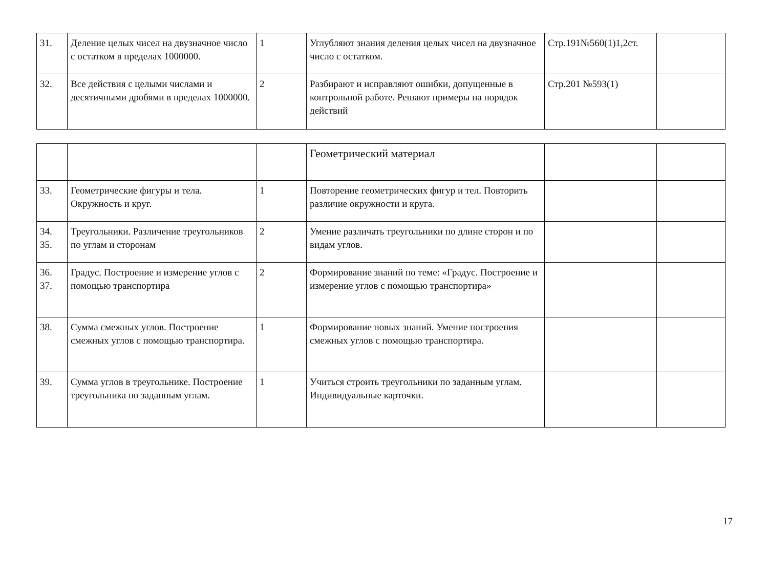| 31. | Деление целых чисел на двузначное число с остатком в пределах 1000000. | 1 | Углубляют знания деления целых чисел на двузначное число с остатком. | Стр.191№560(1)1,2ст. | |
| 32. | Все действия с целыми числами и десятичными дробями в пределах 1000000. | 2 | Разбирают и исправляют ошибки, допущенные в контрольной работе. Решают примеры на порядок действий | Стр.201 №593(1) | |
| | | | Геометрический материал | | |
| 33. | Геометрические фигуры и тела. Окружность и круг. | 1 | Повторение геометрических фигур и тел. Повторить различие окружности и круга. | | |
| 34. 35. | Треугольники. Различение треугольников по углам и сторонам | 2 | Умение различать треугольники по длине сторон и по видам углов. | | |
| 36. 37. | Градус. Построение и измерение углов с помощью транспортира | 2 | Формирование знаний по теме: «Градус. Построение и измерение углов с помощью транспортира» | | |
| 38. | Сумма смежных углов. Построение смежных углов с помощью транспортира. | 1 | Формирование новых знаний. Умение построения смежных углов с помощью транспортира. | | |
| 39. | Сумма углов в треугольнике. Построение треугольника по заданным углам. | 1 | Учиться строить треугольники по заданным углам. Индивидуальные карточки. | | |
17